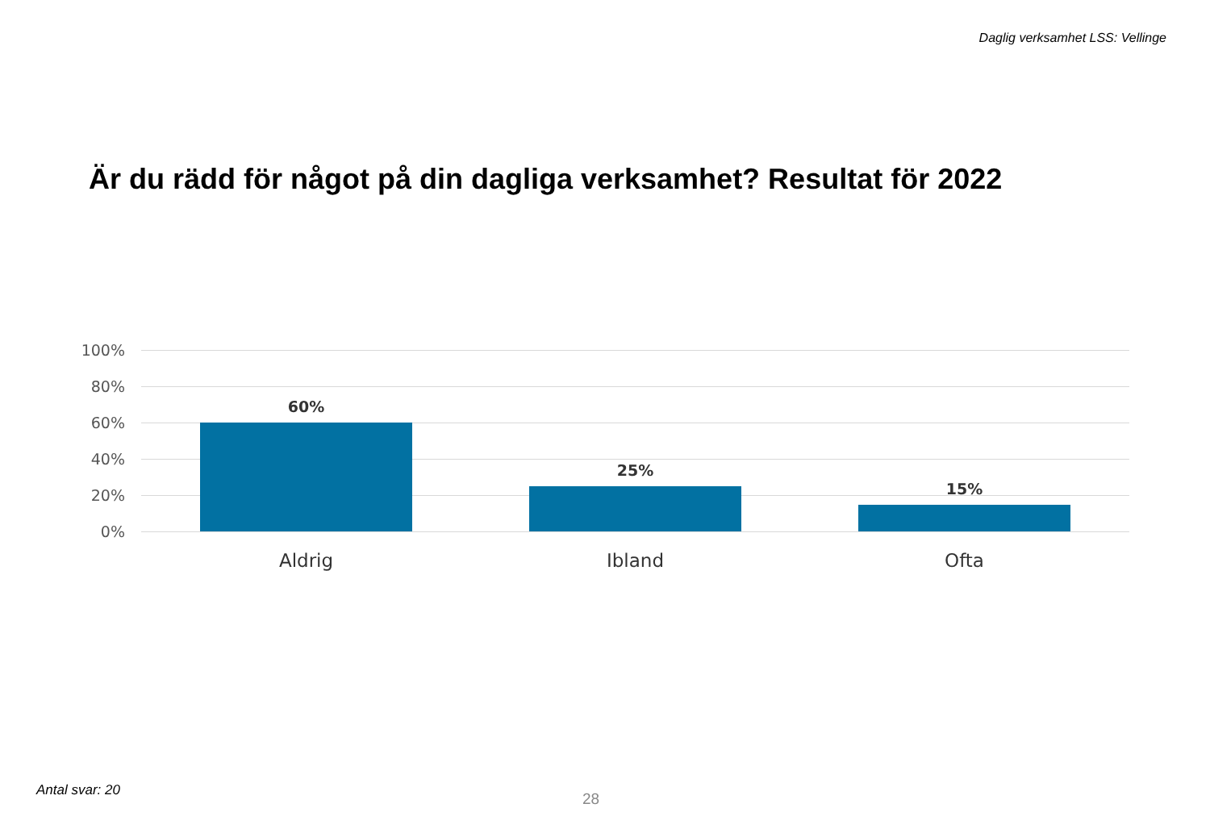Daglig verksamhet LSS: Vellinge
Är du rädd för något på din dagliga verksamhet? Resultat för 2022
100%
80%
60%
40%
20%
0%
60%
25%
15%
Aldrig Ibland Ofta
Antal svar: 20 28